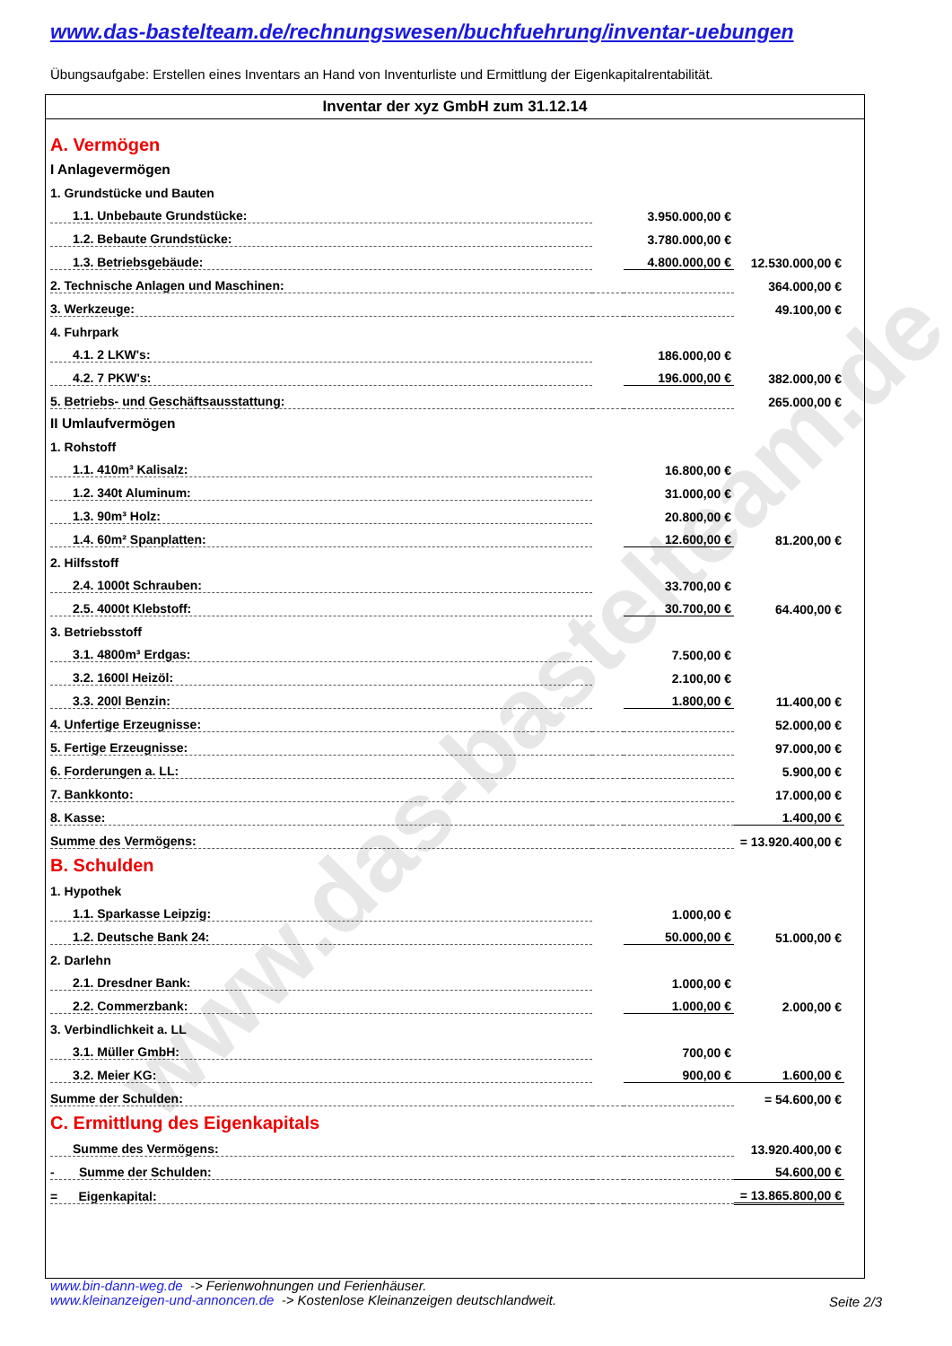www.das-bastelteam.de
www.das-bastelteam.de/rechnungswesen/buchfuehrung/inventar-uebungen
Übungsaufgabe: Erstellen eines Inventars an Hand von Inventurliste und Ermittlung der Eigenkapitalrentabilität.
Inventar der xyz GmbH zum 31.12.14
| A. Vermögen | | | | |
| I Anlagevermögen | | | | |
| 1. Grundstücke und Bauten | | | | |
| 1.1. Unbebaute Grundstücke: | | 3.950.000,00 € | | |
| 1.2. Bebaute Grundstücke: | | 3.780.000,00 € | | |
| 1.3. Betriebsgebäude: | | 4.800.000,00 € | | 12.530.000,00 € |
| 2. Technische Anlagen und Maschinen: | | | | 364.000,00 € |
| 3. Werkzeuge: | | | | 49.100,00 € |
| 4. Fuhrpark | | | | |
| 4.1. 2 LKW's: | | 186.000,00 € | | |
| 4.2. 7 PKW's: | | 196.000,00 € | | 382.000,00 € |
| 5. Betriebs- und Geschäftsausstattung: | | | | 265.000,00 € |
| II Umlaufvermögen | | | | |
| 1. Rohstoff | | | | |
| 1.1. 410m³ Kalisalz: | | 16.800,00 € | | |
| 1.2. 340t Aluminum: | | 31.000,00 € | | |
| 1.3. 90m³ Holz: | | 20.800,00 € | | |
| 1.4. 60m² Spanplatten: | | 12.600,00 € | | 81.200,00 € |
| 2. Hilfsstoff | | | | |
| 2.4. 1000t Schrauben: | | 33.700,00 € | | |
| 2.5. 4000t Klebstoff: | | 30.700,00 € | | 64.400,00 € |
| 3. Betriebsstoff | | | | |
| 3.1. 4800m³ Erdgas: | | 7.500,00 € | | |
| 3.2. 1600l Heizöl: | | 2.100,00 € | | |
| 3.3. 200l Benzin: | | 1.800,00 € | | 11.400,00 € |
| 4. Unfertige Erzeugnisse: | | | | 52.000,00 € |
| 5. Fertige Erzeugnisse: | | | | 97.000,00 € |
| 6. Forderungen a. LL: | | | | 5.900,00 € |
| 7. Bankkonto: | | | | 17.000,00 € |
| 8. Kasse: | | | | 1.400,00 € |
| Summe des Vermögens: | | | | = 13.920.400,00 € |
| B. Schulden | | | | |
| 1. Hypothek | | | | |
| 1.1. Sparkasse Leipzig: | | 1.000,00 € | | |
| 1.2. Deutsche Bank 24: | | 50.000,00 € | | 51.000,00 € |
| 2. Darlehn | | | | |
| 2.1. Dresdner Bank: | | 1.000,00 € | | |
| 2.2. Commerzbank: | | 1.000,00 € | | 2.000,00 € |
| 3. Verbindlichkeit a. LL | | | | |
| 3.1. Müller GmbH: | | 700,00 € | | |
| 3.2. Meier KG: | | 900,00 € | | 1.600,00 € |
| Summe der Schulden: | | | | = 54.600,00 € |
| C. Ermittlung des Eigenkapitals | | | | |
| Summe des Vermögens: | | | | 13.920.400,00 € |
| - Summe der Schulden: | | | | 54.600,00 € |
| = Eigenkapital: | | | | = 13.865.800,00 € |
www.bin-dann-weg.de -> Ferienwohnungen und Ferienhäuser.
www.kleinanzeigen-und-annoncen.de -> Kostenlose Kleinanzeigen deutschlandweit.
Seite 2/3